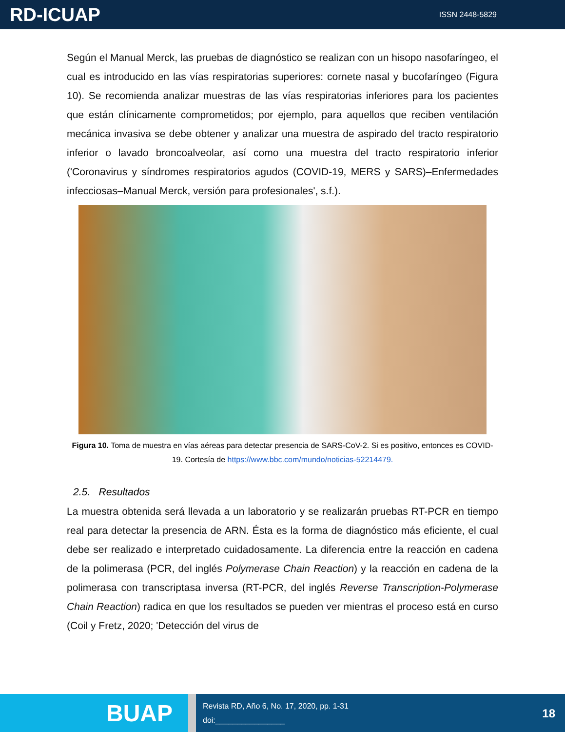RD-ICUAP
ISSN 2448-5829
Según el Manual Merck, las pruebas de diagnóstico se realizan con un hisopo nasofaríngeo, el cual es introducido en las vías respiratorias superiores: cornete nasal y bucofaríngeo (Figura 10). Se recomienda analizar muestras de las vías respiratorias inferiores para los pacientes que están clínicamente comprometidos; por ejemplo, para aquellos que reciben ventilación mecánica invasiva se debe obtener y analizar una muestra de aspirado del tracto respiratorio inferior o lavado broncoalveolar, así como una muestra del tracto respiratorio inferior ('Coronavirus y síndromes respiratorios agudos (COVID-19, MERS y SARS)–Enfermedades infecciosas–Manual Merck, versión para profesionales', s.f.).
Figura 10. Toma de muestra en vías aéreas para detectar presencia de SARS-CoV-2. Si es positivo, entonces es COVID-19. Cortesía de https://www.bbc.com/mundo/noticias-52214479.
2.5. Resultados
La muestra obtenida será llevada a un laboratorio y se realizarán pruebas RT-PCR en tiempo real para detectar la presencia de ARN. Ésta es la forma de diagnóstico más eficiente, el cual debe ser realizado e interpretado cuidadosamente. La diferencia entre la reacción en cadena de la polimerasa (PCR, del inglés Polymerase Chain Reaction) y la reacción en cadena de la polimerasa con transcriptasa inversa (RT-PCR, del inglés Reverse Transcription-Polymerase Chain Reaction) radica en que los resultados se pueden ver mientras el proceso está en curso (Coil y Fretz, 2020; 'Detección del virus de
BUAP
Revista RD, Año 6, No. 17, 2020, pp. 1-31
doi:________________
18